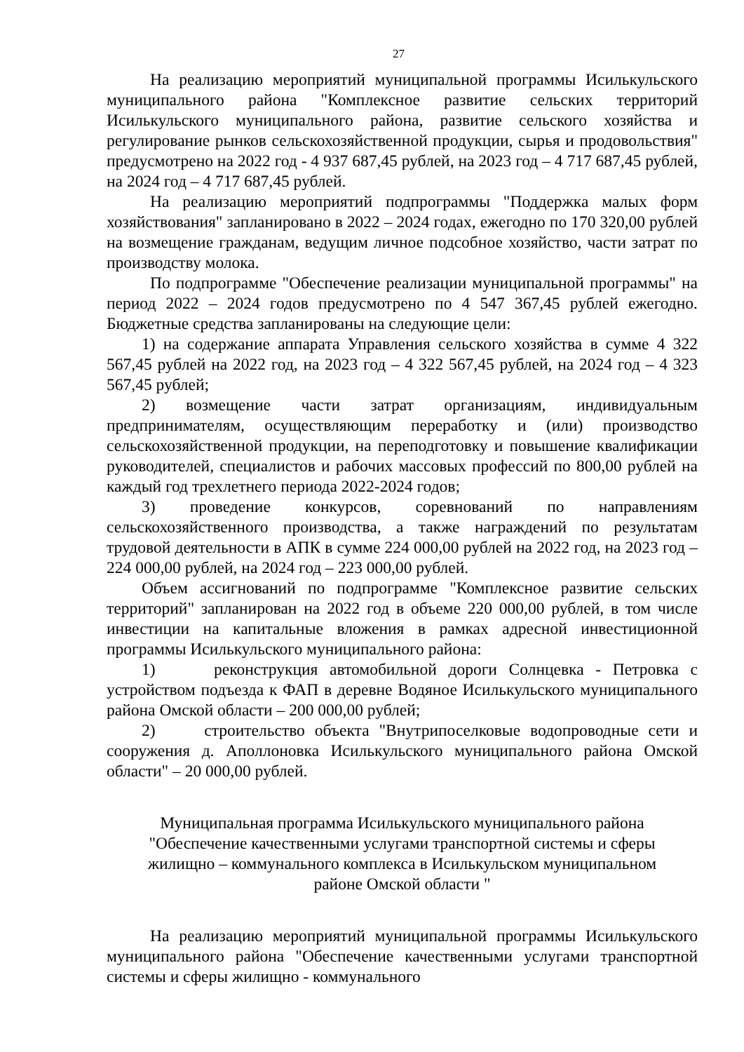27
На реализацию мероприятий муниципальной программы Исилькульского муниципального района "Комплексное развитие сельских территорий Исилькульского муниципального района, развитие сельского хозяйства и регулирование рынков сельскохозяйственной продукции, сырья и продовольствия" предусмотрено на 2022 год - 4 937 687,45 рублей, на 2023 год – 4 717 687,45 рублей, на 2024 год – 4 717 687,45 рублей.
На реализацию мероприятий подпрограммы "Поддержка малых форм хозяйствования" запланировано в 2022 – 2024 годах, ежегодно по 170 320,00 рублей на возмещение гражданам, ведущим личное подсобное хозяйство, части затрат по производству молока.
По подпрограмме "Обеспечение реализации муниципальной программы" на период 2022 – 2024 годов предусмотрено по 4 547 367,45 рублей ежегодно. Бюджетные средства запланированы на следующие цели:
1) на содержание аппарата Управления сельского хозяйства в сумме 4 322 567,45 рублей на 2022 год, на 2023 год – 4 322 567,45 рублей, на 2024 год – 4 323 567,45 рублей;
2) возмещение части затрат организациям, индивидуальным предпринимателям, осуществляющим переработку и (или) производство сельскохозяйственной продукции, на переподготовку и повышение квалификации руководителей, специалистов и рабочих массовых профессий по 800,00 рублей на каждый год трехлетнего периода 2022-2024 годов;
3) проведение конкурсов, соревнований по направлениям сельскохозяйственного производства, а также награждений по результатам трудовой деятельности в АПК в сумме 224 000,00 рублей на 2022 год, на 2023 год – 224 000,00 рублей, на 2024 год – 223 000,00 рублей.
Объем ассигнований по подпрограмме "Комплексное развитие сельских территорий" запланирован на 2022 год в объеме 220 000,00 рублей, в том числе инвестиции на капитальные вложения в рамках адресной инвестиционной программы Исилькульского муниципального района:
1) реконструкция автомобильной дороги Солнцевка - Петровка с устройством подъезда к ФАП в деревне Водяное Исилькульского муниципального района Омской области – 200 000,00 рублей;
2) строительство объекта "Внутрипоселковые водопроводные сети и сооружения д. Аполлоновка Исилькульского муниципального района Омской области" – 20 000,00 рублей.
Муниципальная программа Исилькульского муниципального района
"Обеспечение качественными услугами транспортной системы и сферы
жилищно – коммунального комплекса в Исилькульском муниципальном
районе Омской области "
На реализацию мероприятий муниципальной программы Исилькульского муниципального района "Обеспечение качественными услугами транспортной системы и сферы жилищно - коммунального